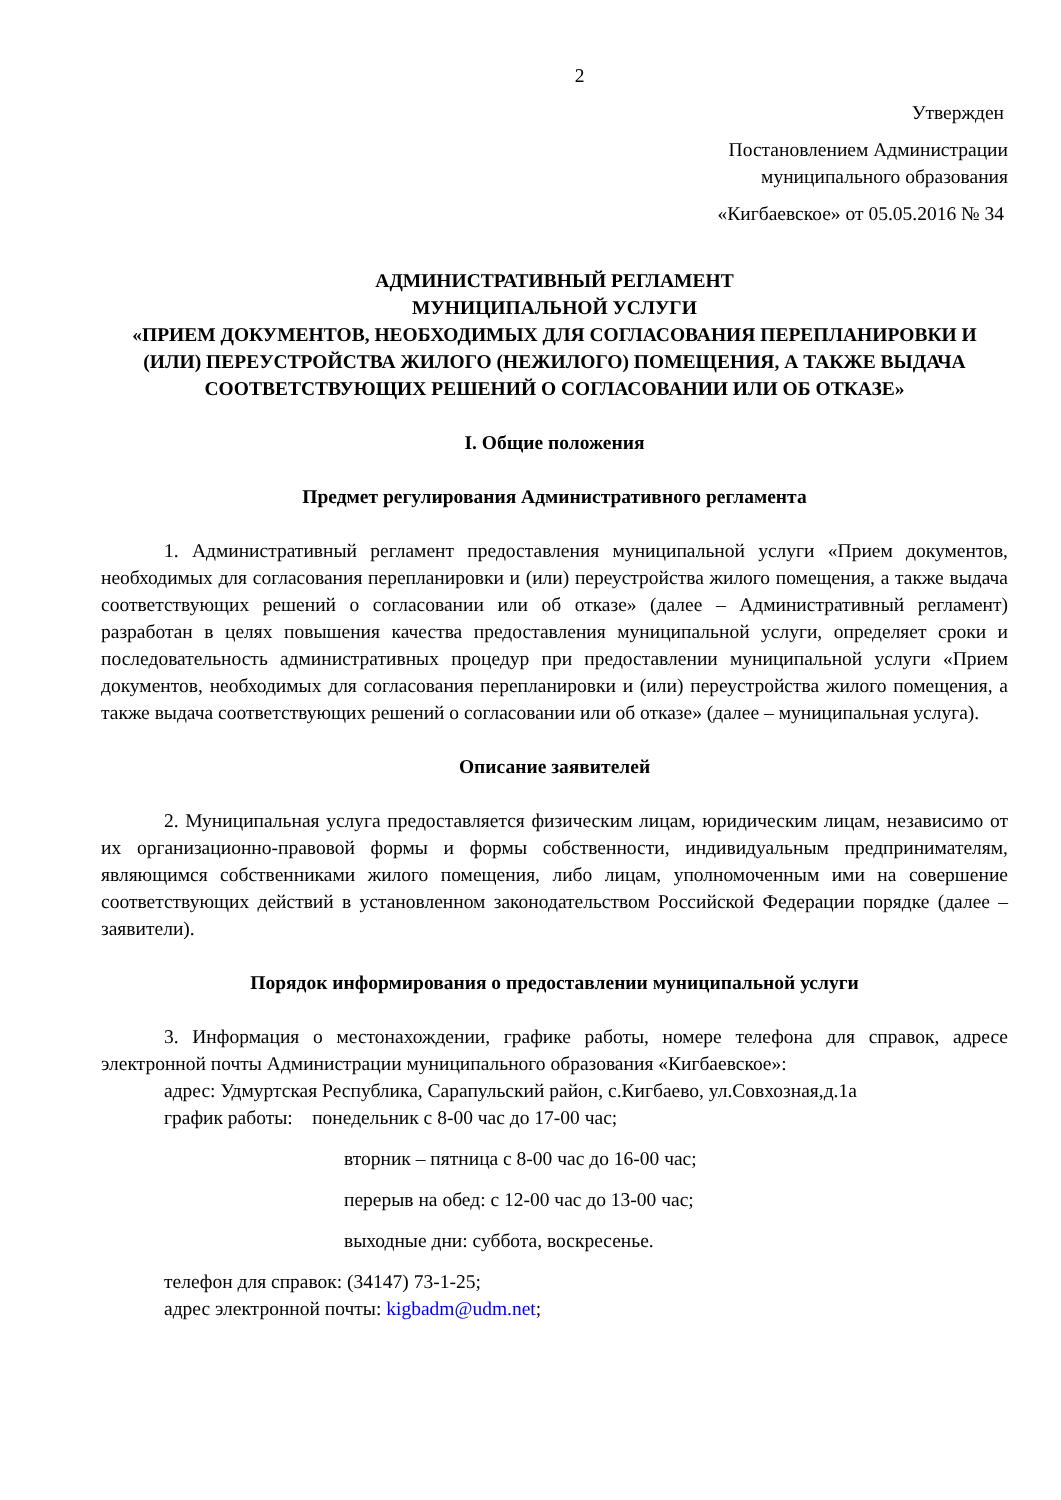2
Утвержден
Постановлением Администрации
муниципального образования
«Кигбаевское» от 05.05.2016 № 34
АДМИНИСТРАТИВНЫЙ РЕГЛАМЕНТ
МУНИЦИПАЛЬНОЙ УСЛУГИ
«ПРИЕМ ДОКУМЕНТОВ, НЕОБХОДИМЫХ ДЛЯ СОГЛАСОВАНИЯ ПЕРЕПЛАНИРОВКИ И (ИЛИ) ПЕРЕУСТРОЙСТВА ЖИЛОГО (НЕЖИЛОГО) ПОМЕЩЕНИЯ, А ТАКЖЕ ВЫДАЧА СООТВЕТСТВУЮЩИХ РЕШЕНИЙ О СОГЛАСОВАНИИ ИЛИ ОБ ОТКАЗЕ»
I. Общие положения
Предмет регулирования Административного регламента
1. Административный регламент предоставления муниципальной услуги «Прием документов, необходимых для согласования перепланировки и (или) переустройства жилого помещения, а также выдача соответствующих решений о согласовании или об отказе» (далее – Административный регламент) разработан в целях повышения качества предоставления муниципальной услуги, определяет сроки и последовательность административных процедур при предоставлении муниципальной услуги «Прием документов, необходимых для согласования перепланировки и (или) переустройства жилого помещения, а также выдача соответствующих решений о согласовании или об отказе» (далее – муниципальная услуга).
Описание заявителей
2. Муниципальная услуга предоставляется физическим лицам, юридическим лицам, независимо от их организационно-правовой формы и формы собственности, индивидуальным предпринимателям, являющимся собственниками жилого помещения, либо лицам, уполномоченным ими на совершение соответствующих действий в установленном законодательством Российской Федерации порядке (далее – заявители).
Порядок информирования о предоставлении муниципальной услуги
3. Информация о местонахождении, графике работы, номере телефона для справок, адресе электронной почты Администрации муниципального образования «Кигбаевское»:
адрес: Удмуртская Республика, Сарапульский район, с.Кигбаево, ул.Совхозная,д.1а
график работы: понедельник с 8-00 час до 17-00 час;
вторник – пятница с 8-00 час до 16-00 час;
перерыв на обед: с 12-00 час до 13-00 час;
выходные дни: суббота, воскресенье.
телефон для справок: (34147) 73-1-25;
адрес электронной почты: kigbadm@udm.net;